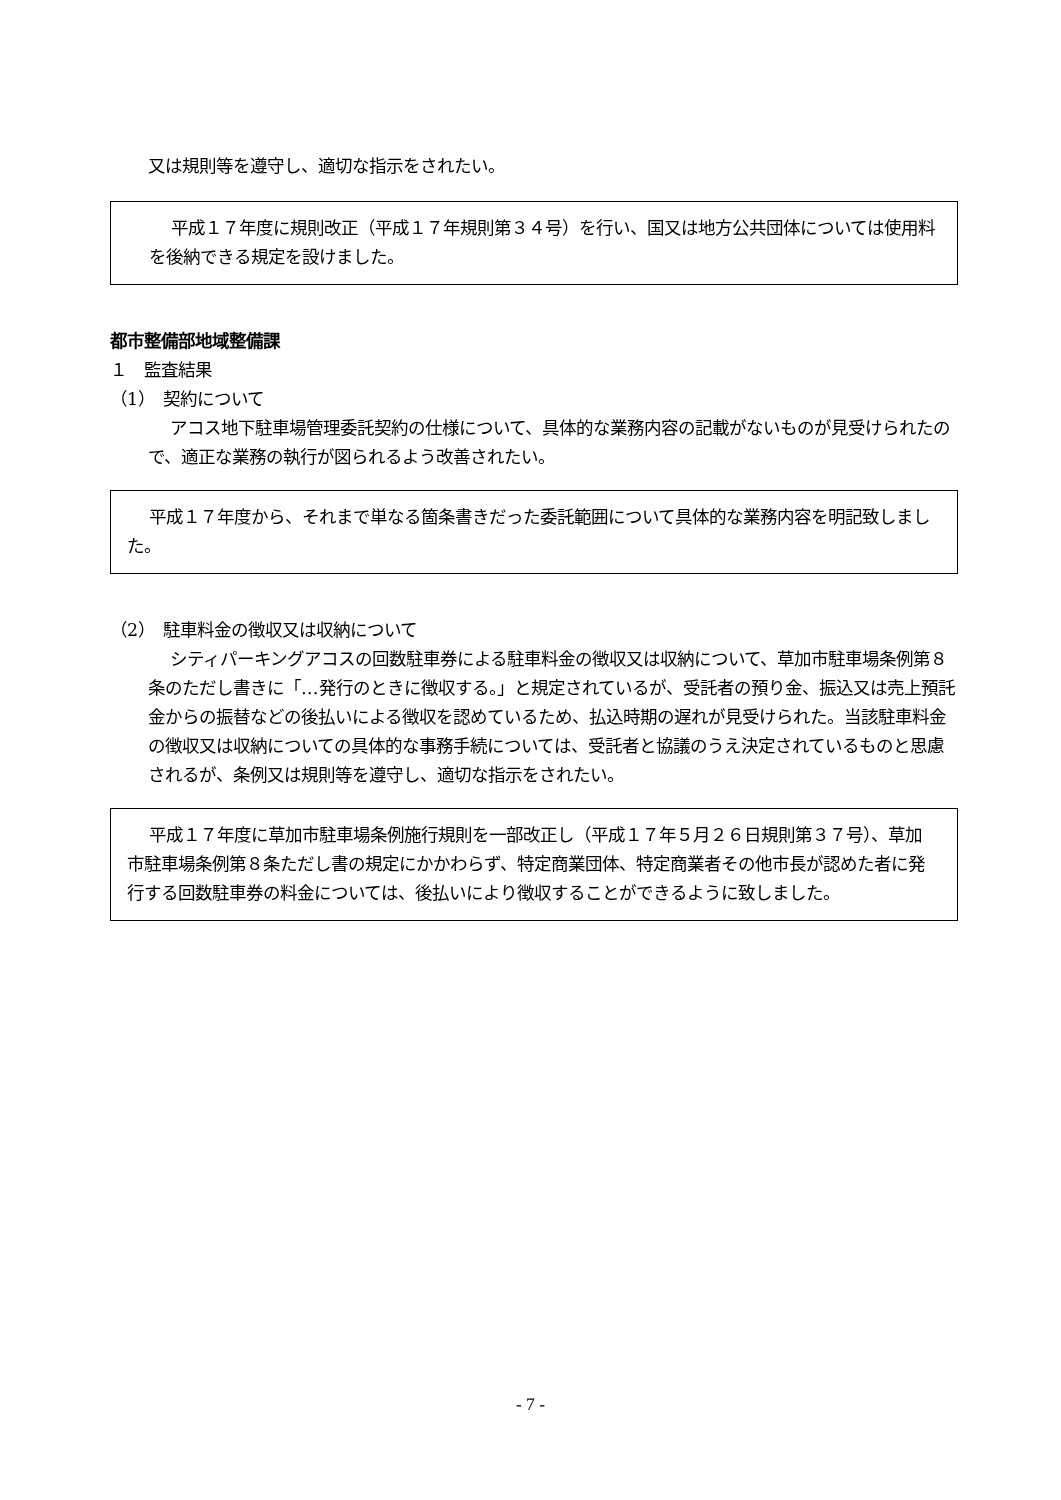又は規則等を遵守し、適切な指示をされたい。
平成１７年度に規則改正（平成１７年規則第３４号）を行い、国又は地方公共団体については使用料を後納できる規定を設けました。
都市整備部地域整備課
１　監査結果
（1）　契約について
アコス地下駐車場管理委託契約の仕様について、具体的な業務内容の記載がないものが見受けられたので、適正な業務の執行が図られるよう改善されたい。
平成１７年度から、それまで単なる箇条書きだった委託範囲について具体的な業務内容を明記致しました。
（2）　駐車料金の徴収又は収納について
シティパーキングアコスの回数駐車券による駐車料金の徴収又は収納について、草加市駐車場条例第８条のただし書きに「…発行のときに徴収する。」と規定されているが、受託者の預り金、振込又は売上預託金からの振替などの後払いによる徴収を認めているため、払込時期の遅れが見受けられた。当該駐車料金の徴収又は収納についての具体的な事務手続については、受託者と協議のうえ決定されているものと思慮されるが、条例又は規則等を遵守し、適切な指示をされたい。
平成１７年度に草加市駐車場条例施行規則を一部改正し（平成１７年５月２６日規則第３７号）、草加市駐車場条例第８条ただし書の規定にかかわらず、特定商業団体、特定商業者その他市長が認めた者に発行する回数駐車券の料金については、後払いにより徴収することができるように致しました。
- 7 -